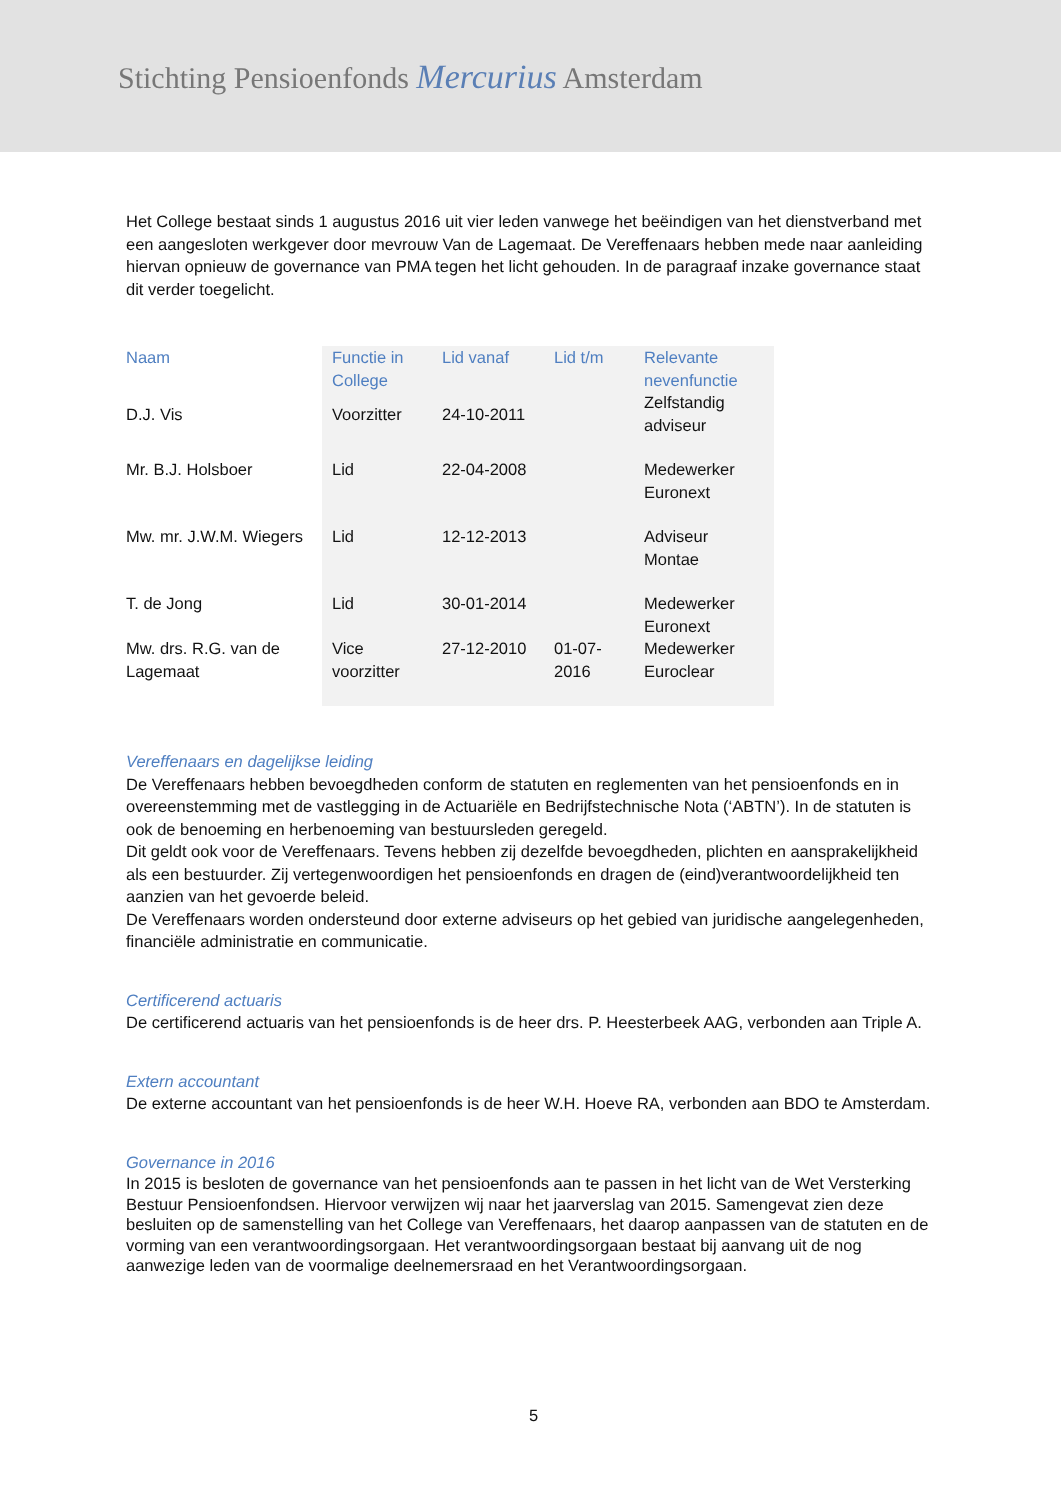Stichting Pensioenfonds Mercurius Amsterdam
Het College bestaat sinds 1 augustus 2016 uit vier leden vanwege het beëindigen van het dienstverband met een aangesloten werkgever door mevrouw Van de Lagemaat. De Vereffenaars hebben mede naar aanleiding hiervan opnieuw de governance van PMA tegen het licht gehouden. In de paragraaf inzake governance staat dit verder toegelicht.
| Naam | Functie in College | Lid vanaf | Lid t/m | Relevante nevenfunctie |
| --- | --- | --- | --- | --- |
| D.J. Vis | Voorzitter | 24-10-2011 | | Zelfstandig adviseur |
| Mr. B.J. Holsboer | Lid | 22-04-2008 | | Medewerker Euronext |
| Mw. mr. J.W.M. Wiegers | Lid | 12-12-2013 | | Adviseur Montae |
| T. de Jong | Lid | 30-01-2014 | | Medewerker Euronext |
| Mw. drs. R.G. van de Lagemaat | Vice voorzitter | 27-12-2010 | 01-07-2016 | Medewerker Euroclear |
Vereffenaars en dagelijkse leiding
De Vereffenaars hebben bevoegdheden conform de statuten en reglementen van het pensioenfonds en in overeenstemming met de vastlegging in de Actuariële en Bedrijfstechnische Nota (‘ABTN’). In de statuten is ook de benoeming en herbenoeming van bestuursleden geregeld.
Dit geldt ook voor de Vereffenaars. Tevens hebben zij dezelfde bevoegdheden, plichten en aansprakelijkheid als een bestuurder. Zij vertegenwoordigen het pensioenfonds en dragen de (eind)verantwoordelijkheid ten aanzien van het gevoerde beleid.
De Vereffenaars worden ondersteund door externe adviseurs op het gebied van juridische aangelegenheden, financiële administratie en communicatie.
Certificerend actuaris
De certificerend actuaris van het pensioenfonds is de heer drs. P. Heesterbeek AAG, verbonden aan Triple A.
Extern accountant
De externe accountant van het pensioenfonds is de heer W.H. Hoeve RA, verbonden aan BDO te Amsterdam.
Governance in 2016
In 2015 is besloten de governance van het pensioenfonds aan te passen in het licht van de Wet Versterking Bestuur Pensioenfondsen. Hiervoor verwijzen wij naar het jaarverslag van 2015. Samengevat zien deze besluiten op de samenstelling van het College van Vereffenaars, het daarop aanpassen van de statuten en de vorming van een verantwoordingsorgaan. Het verantwoordingsorgaan bestaat bij aanvang uit de nog aanwezige leden van de voormalige deelnemersraad en het Verantwoordingsorgaan.
5